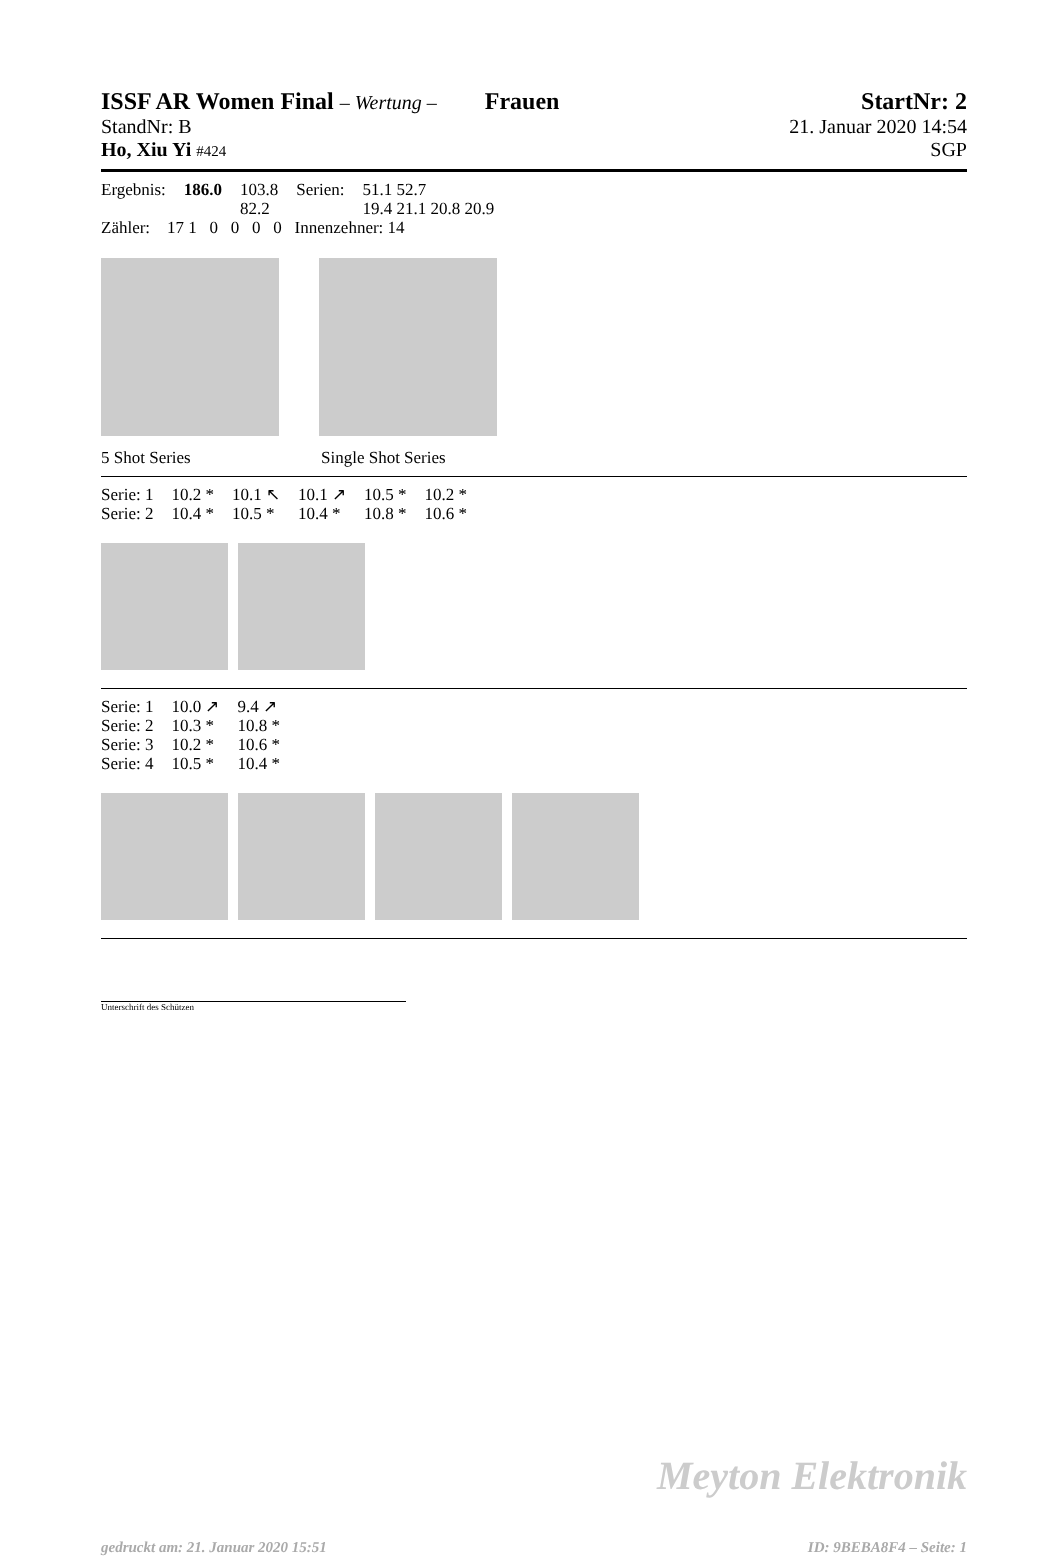ISSF AR Women Final – Wertung – Frauen StartNr: 2
StandNr: B 21. Januar 2020 14:54
Ho, Xiu Yi #424 SGP
| Ergebnis: | 186.0 | 103.8 | Serien: | 51.1 52.7 |
| | | 82.2 | | 19.4 21.1 20.8 20.9 |
Zähler: 17 1 0 0 0 0 Innenzehner: 14
5 Shot Series Single Shot Series
| Serie: 1 | 10.2 * | 10.1 ↖ | 10.1 ↗ | 10.5 * | 10.2 * |
| Serie: 2 | 10.4 * | 10.5 * | 10.4 * | 10.8 * | 10.6 * |
| Serie: 1 | 10.0 ↗ | 9.4 ↗ |
| Serie: 2 | 10.3 * | 10.8 * |
| Serie: 3 | 10.2 * | 10.6 * |
| Serie: 4 | 10.5 * | 10.4 * |
Unterschrift des Schützen
Meyton Elektronik
gedruckt am: 21. Januar 2020 15:51 ID: 9BEBA8F4 – Seite: 1